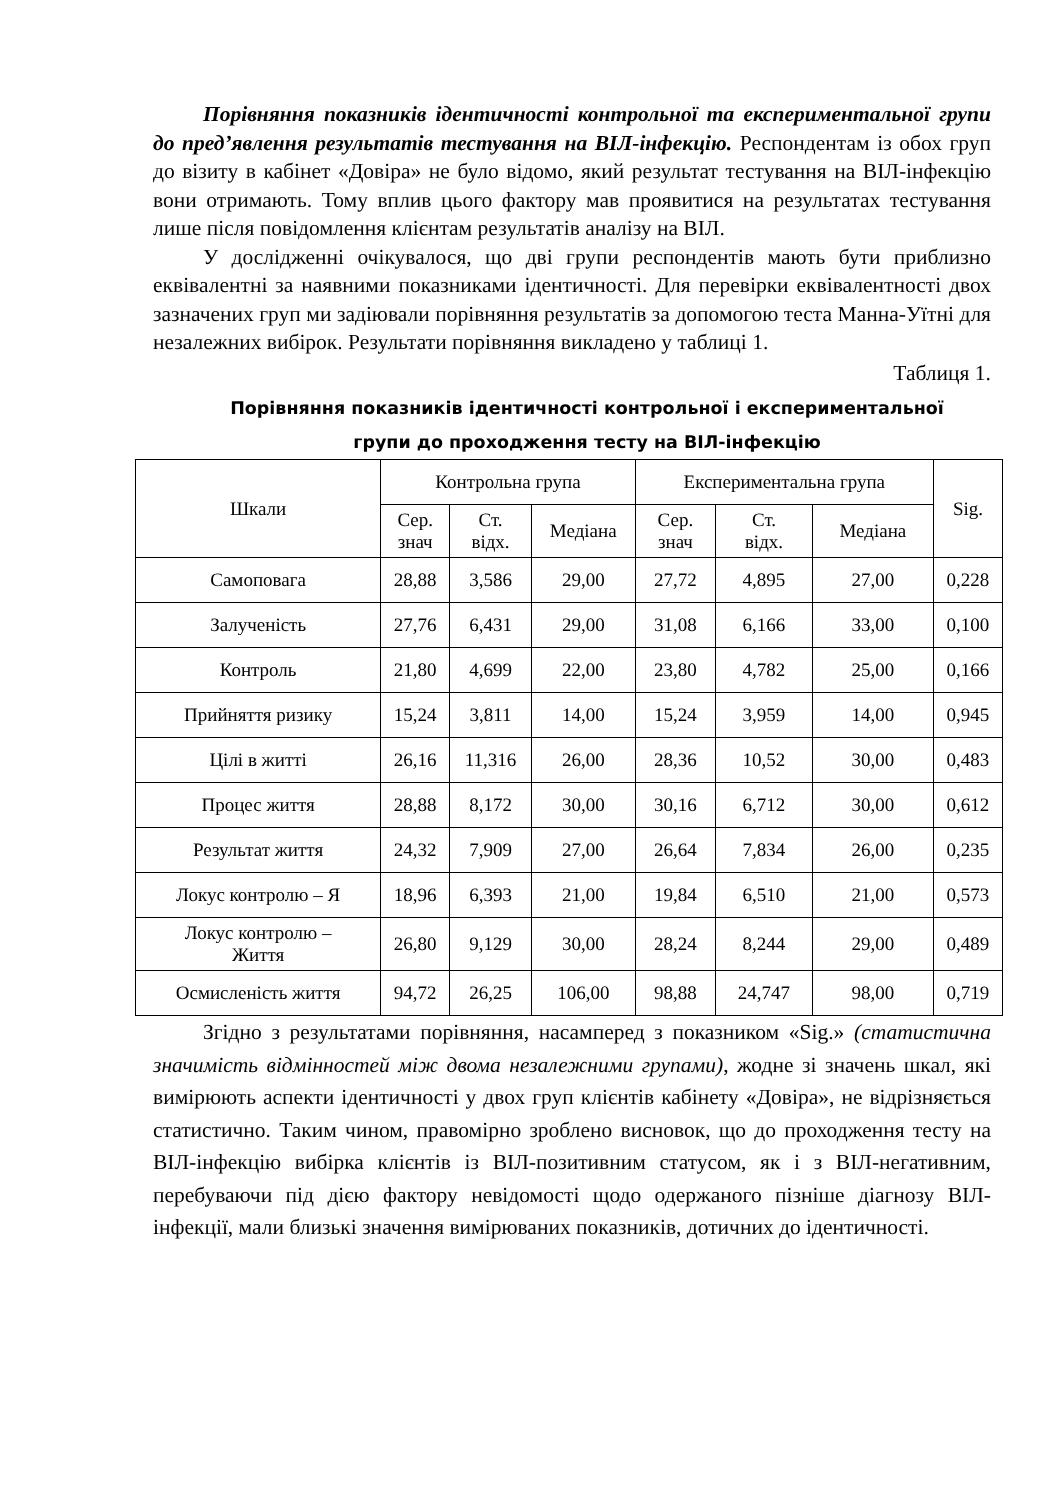Порівняння показників ідентичності контрольної та експериментальної групи до пред’явлення результатів тестування на ВІЛ-інфекцію. Респондентам із обох груп до візиту в кабінет «Довіра» не було відомо, який результат тестування на ВІЛ-інфекцію вони отримають. Тому вплив цього фактору мав проявитися на результатах тестування лише після повідомлення клієнтам результатів аналізу на ВІЛ.
У дослідженні очікувалося, що дві групи респондентів мають бути приблизно еквівалентні за наявними показниками ідентичності. Для перевірки еквівалентності двох зазначених груп ми задіювали порівняння результатів за допомогою теста Манна-Уїтні для незалежних вибірок. Результати порівняння викладено у таблиці 1.
Таблиця 1.
Порівняння показників ідентичності контрольної і експериментальної
групи до проходження тесту на ВІЛ-інфекцію
| Шкали | Контрольна група | | | Експериментальна група | | | Sig. |
| --- | --- | --- | --- | --- | --- | --- | --- |
| | Сер. знач | Ст. відх. | Медіана | Сер. знач | Ст. відх. | Медіана | |
| Самоповага | 28,88 | 3,586 | 29,00 | 27,72 | 4,895 | 27,00 | 0,228 |
| Залученість | 27,76 | 6,431 | 29,00 | 31,08 | 6,166 | 33,00 | 0,100 |
| Контроль | 21,80 | 4,699 | 22,00 | 23,80 | 4,782 | 25,00 | 0,166 |
| Прийняття ризику | 15,24 | 3,811 | 14,00 | 15,24 | 3,959 | 14,00 | 0,945 |
| Цілі в житті | 26,16 | 11,316 | 26,00 | 28,36 | 10,52 | 30,00 | 0,483 |
| Процес життя | 28,88 | 8,172 | 30,00 | 30,16 | 6,712 | 30,00 | 0,612 |
| Результат життя | 24,32 | 7,909 | 27,00 | 26,64 | 7,834 | 26,00 | 0,235 |
| Локус контролю – Я | 18,96 | 6,393 | 21,00 | 19,84 | 6,510 | 21,00 | 0,573 |
| Локус контролю – Життя | 26,80 | 9,129 | 30,00 | 28,24 | 8,244 | 29,00 | 0,489 |
| Осмисленість життя | 94,72 | 26,25 | 106,00 | 98,88 | 24,747 | 98,00 | 0,719 |
Згідно з результатами порівняння, насамперед з показником «Sig.» (статистична значимість відмінностей між двома незалежними групами), жодне зі значень шкал, які вимірюють аспекти ідентичності у двох груп клієнтів кабінету «Довіра», не відрізняється статистично. Таким чином, правомірно зроблено висновок, що до проходження тесту на ВІЛ-інфекцію вибірка клієнтів із ВІЛ-позитивним статусом, як і з ВІЛ-негативним, перебуваючи під дією фактору невідомості щодо одержаного пізніше діагнозу ВІЛ-інфекції, мали близькі значення вимірюваних показників, дотичних до ідентичності.